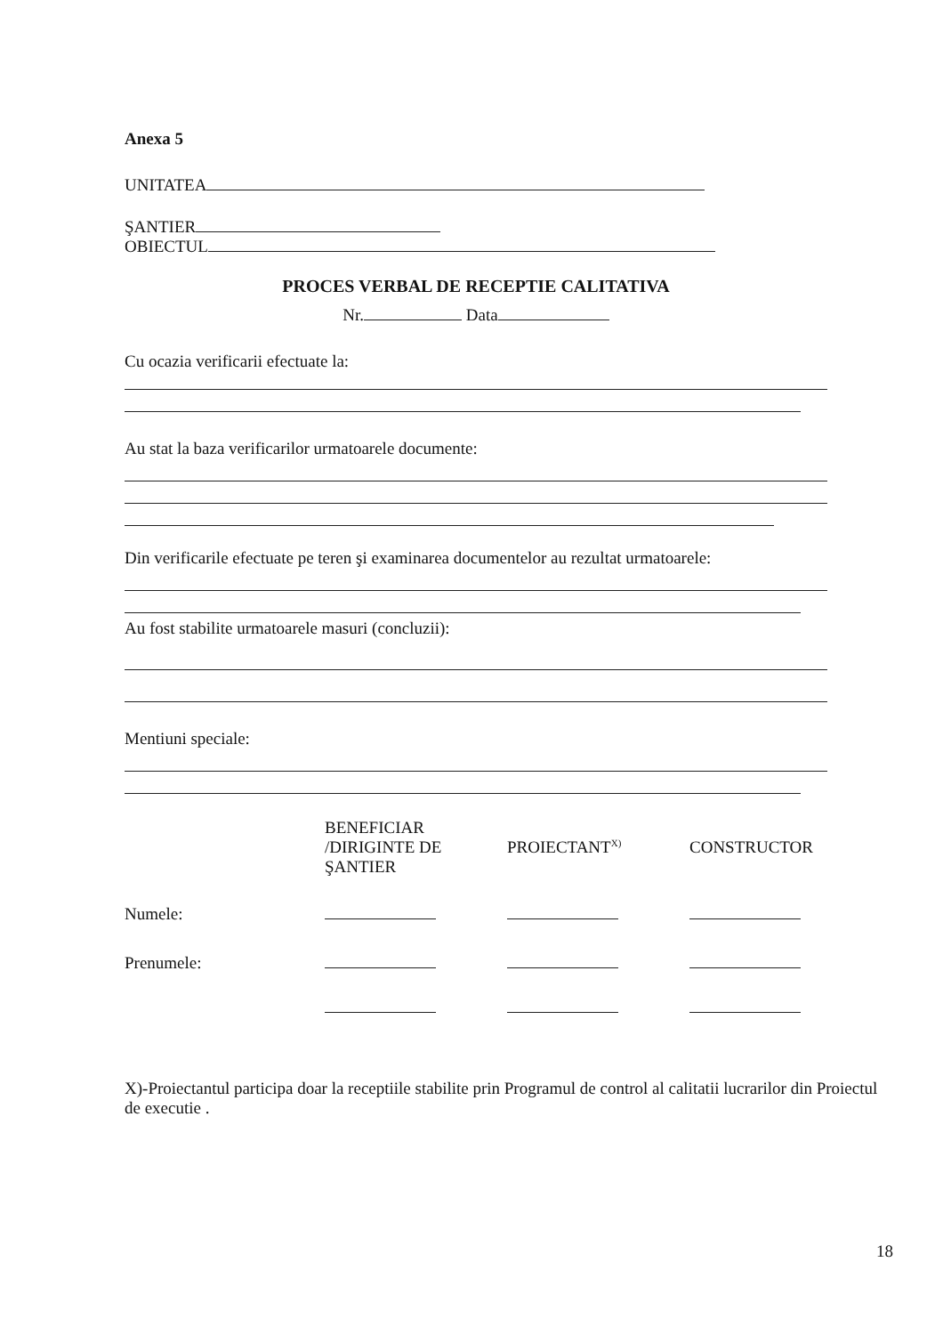Anexa 5
UNITATEA
ŞANTIER
OBIECTUL
PROCES VERBAL DE RECEPTIE CALITATIVA
Nr. Data
Cu ocazia verificarii efectuate la:
Au stat la baza verificarilor urmatoarele documente:
Din verificarile efectuate pe teren şi examinarea documentelor au rezultat urmatoarele:
Au fost stabilite urmatoarele masuri (concluzii):
Mentiuni speciale:
| | BENEFICIAR /DIRIGINTE DE ŞANTIER | PROIECTANT<sup>X)</sup> | CONSTRUCTOR |
| Numele: | | | |
| Prenumele: | | | |
X)-Proiectantul participa doar la receptiile stabilite prin Programul de control al calitatii lucrarilor din Proiectul de executie .
18